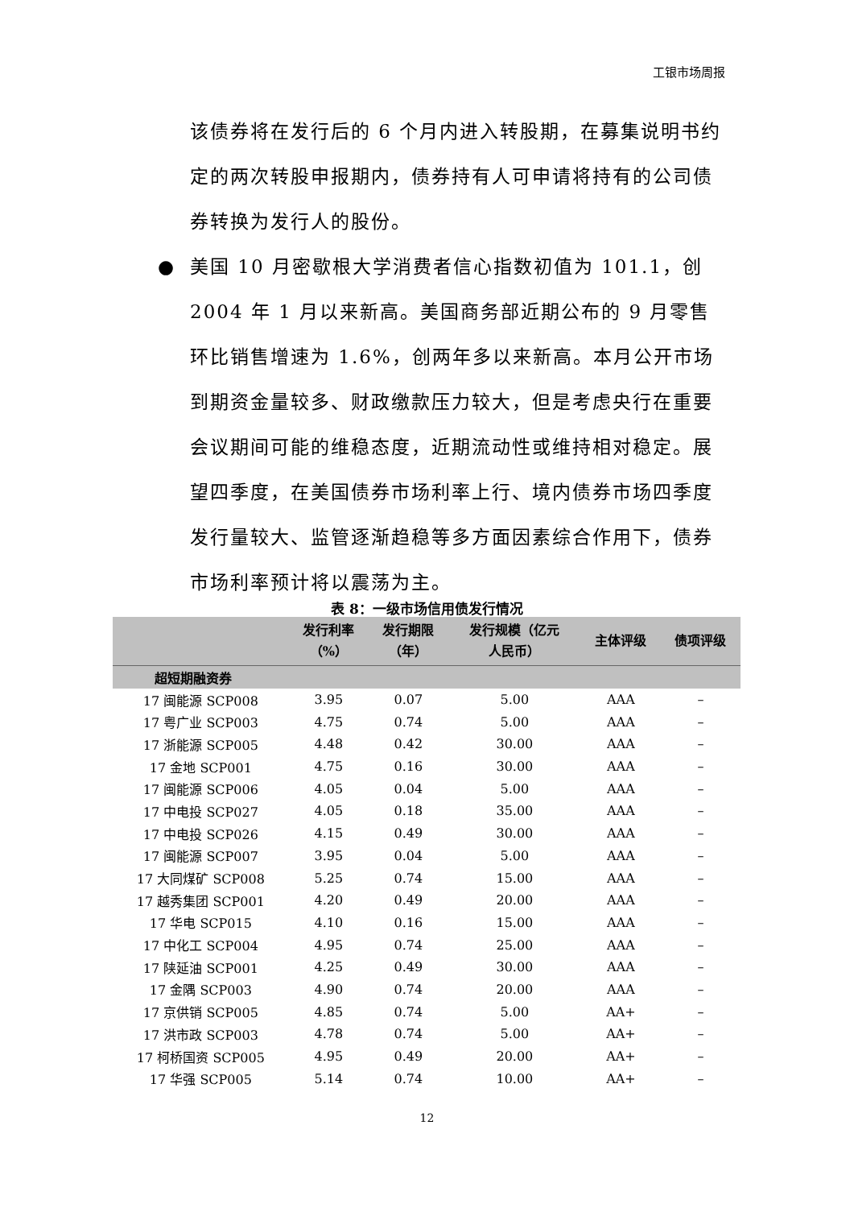工银市场周报
该债券将在发行后的 6 个月内进入转股期，在募集说明书约定的两次转股申报期内，债券持有人可申请将持有的公司债券转换为发行人的股份。
● 美国 10 月密歇根大学消费者信心指数初值为 101.1，创 2004 年 1 月以来新高。美国商务部近期公布的 9 月零售环比销售增速为 1.6%，创两年多以来新高。本月公开市场到期资金量较多、财政缴款压力较大，但是考虑央行在重要会议期间可能的维稳态度，近期流动性或维持相对稳定。展望四季度，在美国债券市场利率上行、境内债券市场四季度发行量较大、监管逐渐趋稳等多方面因素综合作用下，债券市场利率预计将以震荡为主。
表 8：一级市场信用债发行情况
| | 发行利率 （%） | 发行期限 （年） | 发行规模（亿元 人民币） | 主体评级 | 债项评级 |
| --- | --- | --- | --- | --- | --- |
| 超短期融资券 | | | | | |
| 17 闽能源 SCP008 | 3.95 | 0.07 | 5.00 | AAA | – |
| 17 粤广业 SCP003 | 4.75 | 0.74 | 5.00 | AAA | – |
| 17 浙能源 SCP005 | 4.48 | 0.42 | 30.00 | AAA | – |
| 17 金地 SCP001 | 4.75 | 0.16 | 30.00 | AAA | – |
| 17 闽能源 SCP006 | 4.05 | 0.04 | 5.00 | AAA | – |
| 17 中电投 SCP027 | 4.05 | 0.18 | 35.00 | AAA | – |
| 17 中电投 SCP026 | 4.15 | 0.49 | 30.00 | AAA | – |
| 17 闽能源 SCP007 | 3.95 | 0.04 | 5.00 | AAA | – |
| 17 大同煤矿 SCP008 | 5.25 | 0.74 | 15.00 | AAA | – |
| 17 越秀集团 SCP001 | 4.20 | 0.49 | 20.00 | AAA | – |
| 17 华电 SCP015 | 4.10 | 0.16 | 15.00 | AAA | – |
| 17 中化工 SCP004 | 4.95 | 0.74 | 25.00 | AAA | – |
| 17 陕延油 SCP001 | 4.25 | 0.49 | 30.00 | AAA | – |
| 17 金隅 SCP003 | 4.90 | 0.74 | 20.00 | AAA | – |
| 17 京供销 SCP005 | 4.85 | 0.74 | 5.00 | AA+ | – |
| 17 洪市政 SCP003 | 4.78 | 0.74 | 5.00 | AA+ | – |
| 17 柯桥国资 SCP005 | 4.95 | 0.49 | 20.00 | AA+ | – |
| 17 华强 SCP005 | 5.14 | 0.74 | 10.00 | AA+ | – |
12